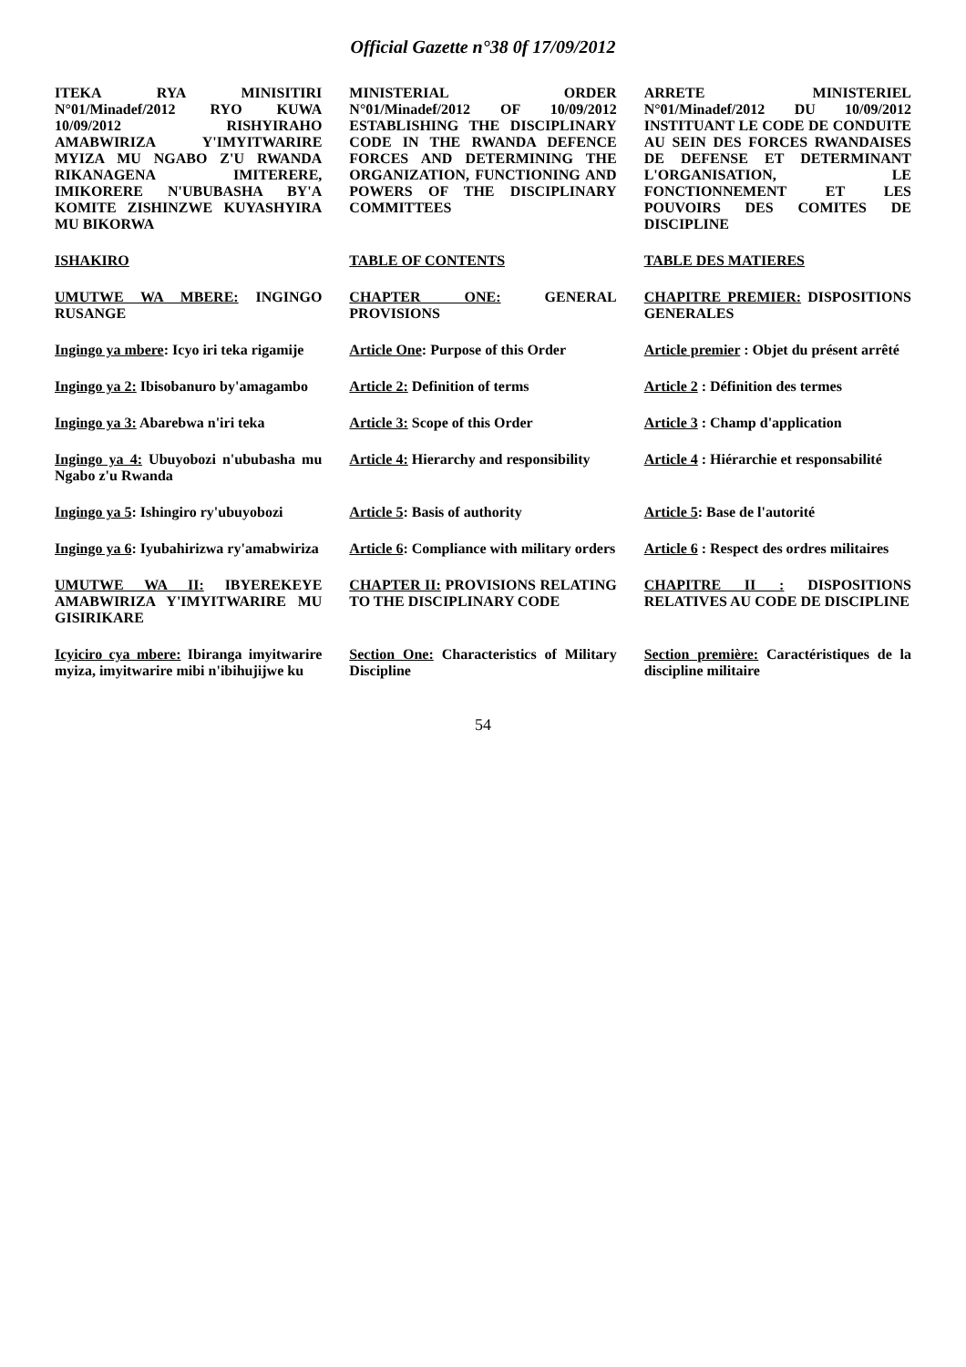Official Gazette n°38 0f 17/09/2012
ITEKA RYA MINISITIRI N°01/Minadef/2012 RYO KUWA 10/09/2012 RISHYIRAHO AMABWIRIZA Y'IMYITWARIRE MYIZA MU NGABO Z'U RWANDA RIKANAGENA IMITERERE, IMIKORERE N'UBUBASHA BY'A KOMITE ZISHINZWE KUYASHYIRA MU BIKORWA
MINISTERIAL ORDER N°01/Minadef/2012 OF 10/09/2012 ESTABLISHING THE DISCIPLINARY CODE IN THE RWANDA DEFENCE FORCES AND DETERMINING THE ORGANIZATION, FUNCTIONING AND POWERS OF THE DISCIPLINARY COMMITTEES
ARRETE MINISTERIEL N°01/Minadef/2012 DU 10/09/2012 INSTITUANT LE CODE DE CONDUITE AU SEIN DES FORCES RWANDAISES DE DEFENSE ET DETERMINANT L'ORGANISATION, LE FONCTIONNEMENT ET LES POUVOIRS DES COMITES DE DISCIPLINE
ISHAKIRO
TABLE OF CONTENTS
TABLE DES MATIERES
UMUTWE WA MBERE: INGINGO RUSANGE
CHAPTER ONE: GENERAL PROVISIONS
CHAPITRE PREMIER: DISPOSITIONS GENERALES
Ingingo ya mbere: Icyo iri teka rigamije
Article One: Purpose of this Order
Article premier : Objet du présent arrêté
Ingingo ya 2: Ibisobanuro by'amagambo
Article 2: Definition of terms
Article 2 : Définition des termes
Ingingo ya 3: Abarebwa n'iri teka
Article 3: Scope of this Order
Article 3 : Champ d'application
Ingingo ya 4: Ubuyobozi n'ububasha mu Ngabo z'u Rwanda
Article 4: Hierarchy and responsibility
Article 4 : Hiérarchie et responsabilité
Ingingo ya 5: Ishingiro ry'ubuyobozi
Article 5: Basis of authority
Article 5: Base de l'autorité
Ingingo ya 6: Iyubahirizwa ry'amabwiriza
Article 6: Compliance with military orders
Article 6 : Respect des ordres militaires
UMUTWE WA II: IBYEREKEYE AMABWIRIZA Y'IMYITWARIRE MU GISIRIKARE
CHAPTER II: PROVISIONS RELATING TO THE DISCIPLINARY CODE
CHAPITRE II : DISPOSITIONS RELATIVES AU CODE DE DISCIPLINE
Icyiciro cya mbere: Ibiranga imyitwarire myiza, imyitwarire mibi n'ibihujijwe ku
Section One: Characteristics of Military Discipline
Section première: Caractéristiques de la discipline militaire
54